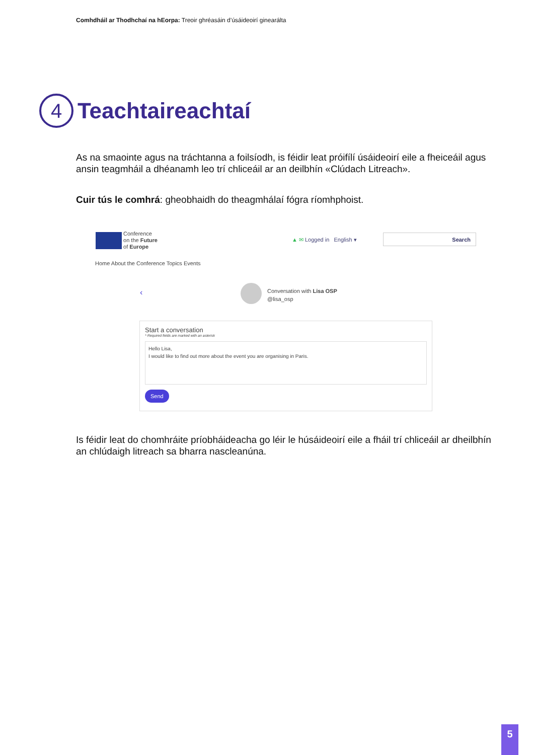Comhdháil ar Thodhchaí na hEorpa: Treoir ghréasáin d’úsáideoirí ginearálta
4
Teachtaireachtaí
As na smaointe agus na tráchtanna a foilsíodh, is féidir leat próifílí úsáideoirí eile a fheiceáil agus ansin teagmháil a dhéanamh leo trí chliceáil ar an deilbhín «Clúdach Litreach».
Cuir tús le comhrá: gheobhaidh do theagmhálaí fógra ríomhphoist.
Conference
on the Future
of Europe
▲ ✉ Logged in English ▾
Search
Home About the Conference Topics Events
‹
Conversation with Lisa OSP
@lisa_osp
Start a conversation
* Required fields are marked with an asterisk
Hello Lisa,
I would like to find out more about the event you are organising in Paris.
Send
Is féidir leat do chomhráite príobháideacha go léir le húsáideoirí eile a fháil trí chliceáil ar dheilbhín an chlúdaigh litreach sa bharra nascleanúna.
5